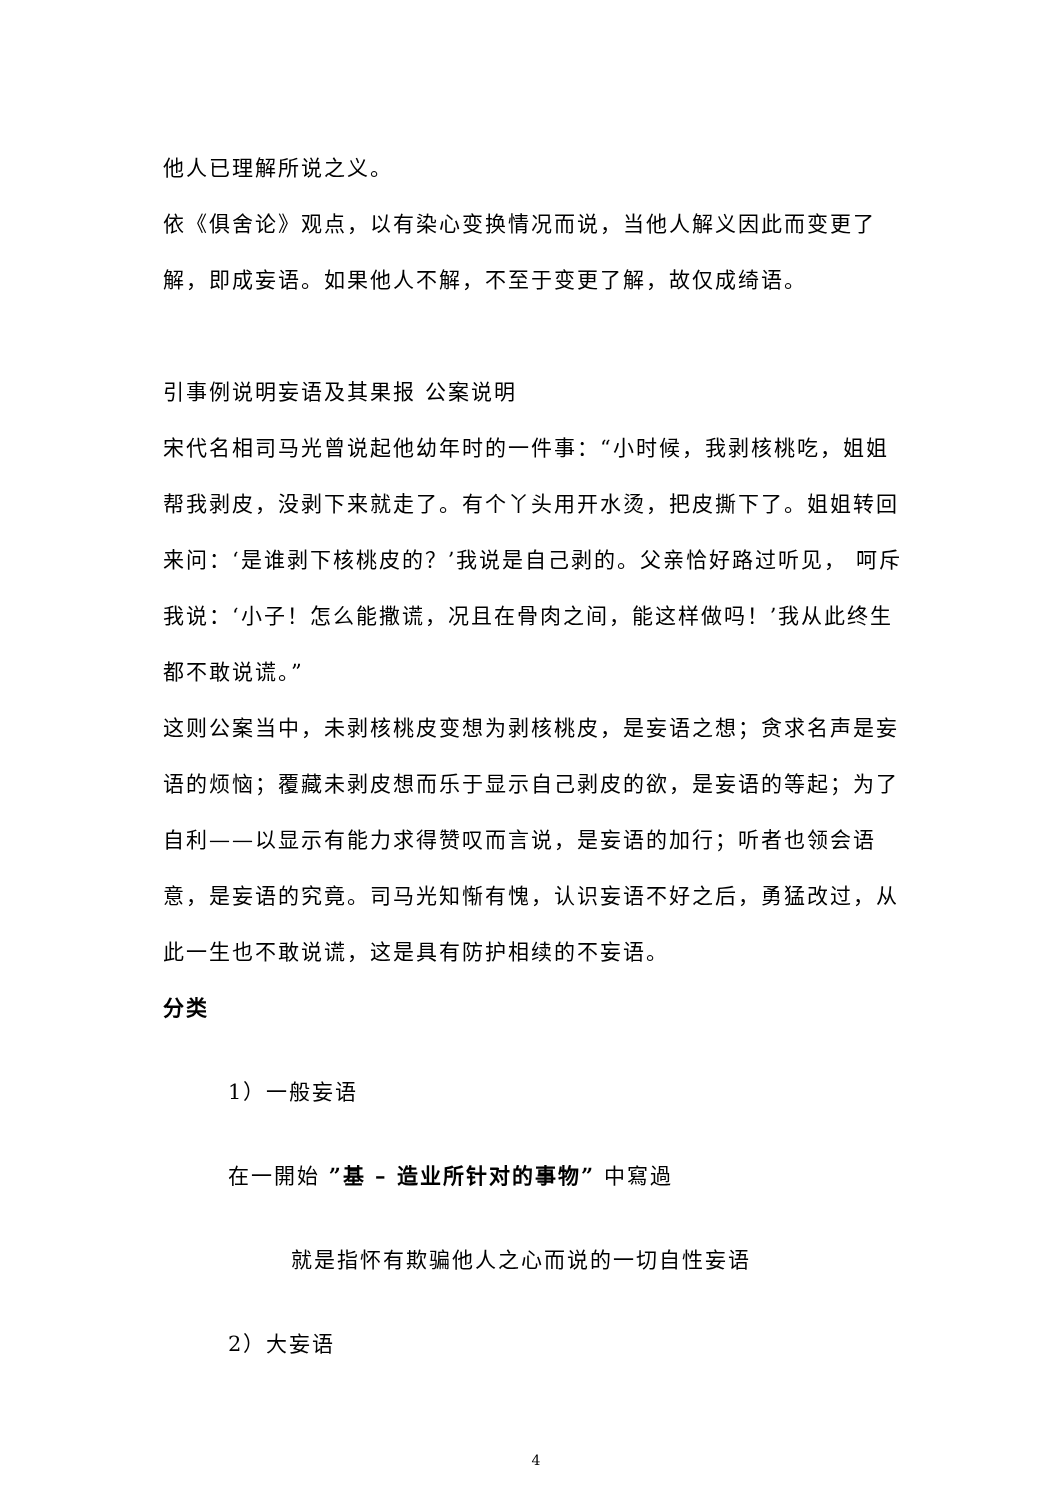他人已理解所说之义。
依《俱舍论》观点，以有染心变换情况而说，当他人解义因此而变更了解，即成妄语。如果他人不解，不至于变更了解，故仅成绮语。
引事例说明妄语及其果报 公案说明
宋代名相司马光曾说起他幼年时的一件事：“小时候，我剥核桃吃，姐姐帮我剥皮，没剥下来就走了。有个丫头用开水烫，把皮撕下了。姐姐转回来问：‘是谁剥下核桃皮的？’我说是自己剥的。父亲恰好路过听见， 呵斥我说：‘小子！怎么能撒谎，况且在骨肉之间，能这样做吗！’我从此终生都不敢说谎。”
这则公案当中，未剥核桃皮变想为剥核桃皮，是妄语之想；贪求名声是妄语的烦恼；覆藏未剥皮想而乐于显示自己剥皮的欲，是妄语的等起；为了自利——以显示有能力求得赞叹而言说，是妄语的加行；听者也领会语意，是妄语的究竟。司马光知惭有愧，认识妄语不好之后，勇猛改过，从此一生也不敢说谎，这是具有防护相续的不妄语。
分类
1）一般妄语
在一開始 ”基 – 造业所针对的事物” 中寫過
就是指怀有欺骗他人之心而说的一切自性妄语
2）大妄语
4